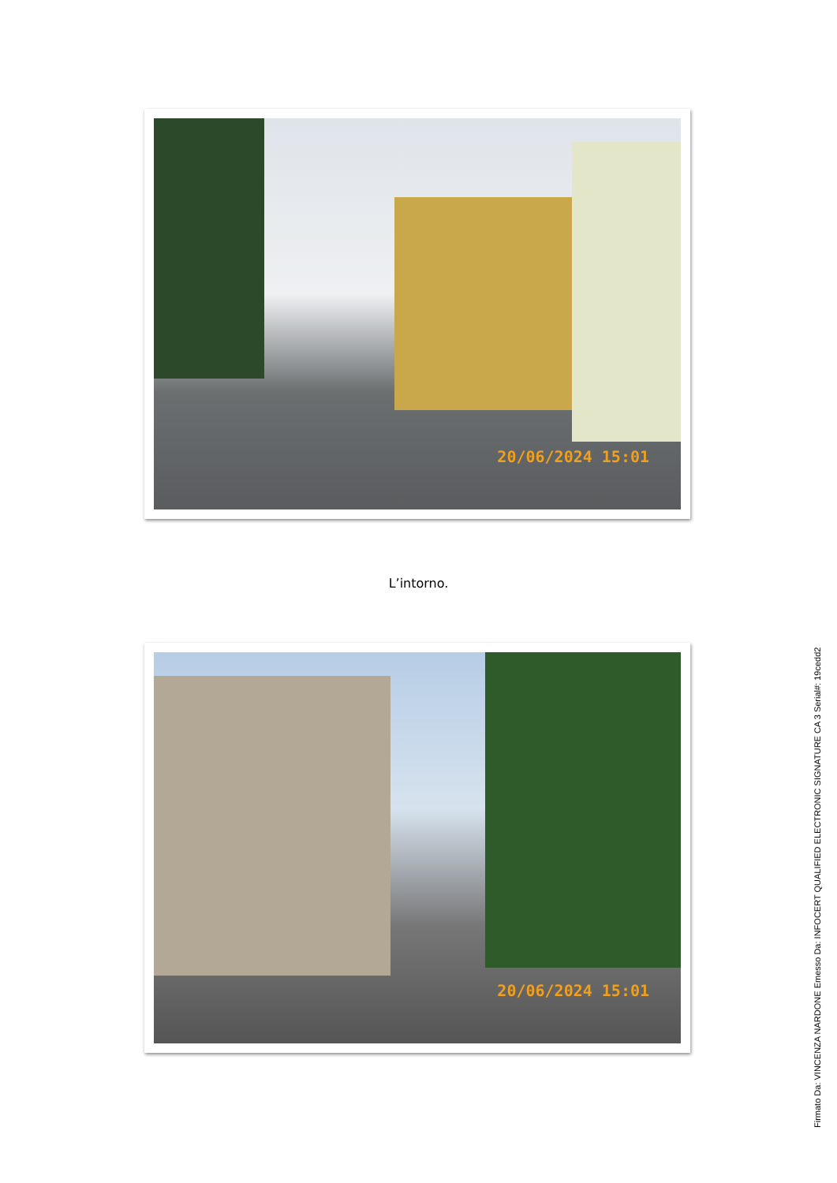20/06/2024 15:01
L’intorno.
20/06/2024 15:01
Firmato Da: VINCENZA NARDONE Emesso Da: INFOCERT QUALIFIED ELECTRONIC SIGNATURE CA 3 Serial#: 19cedd2